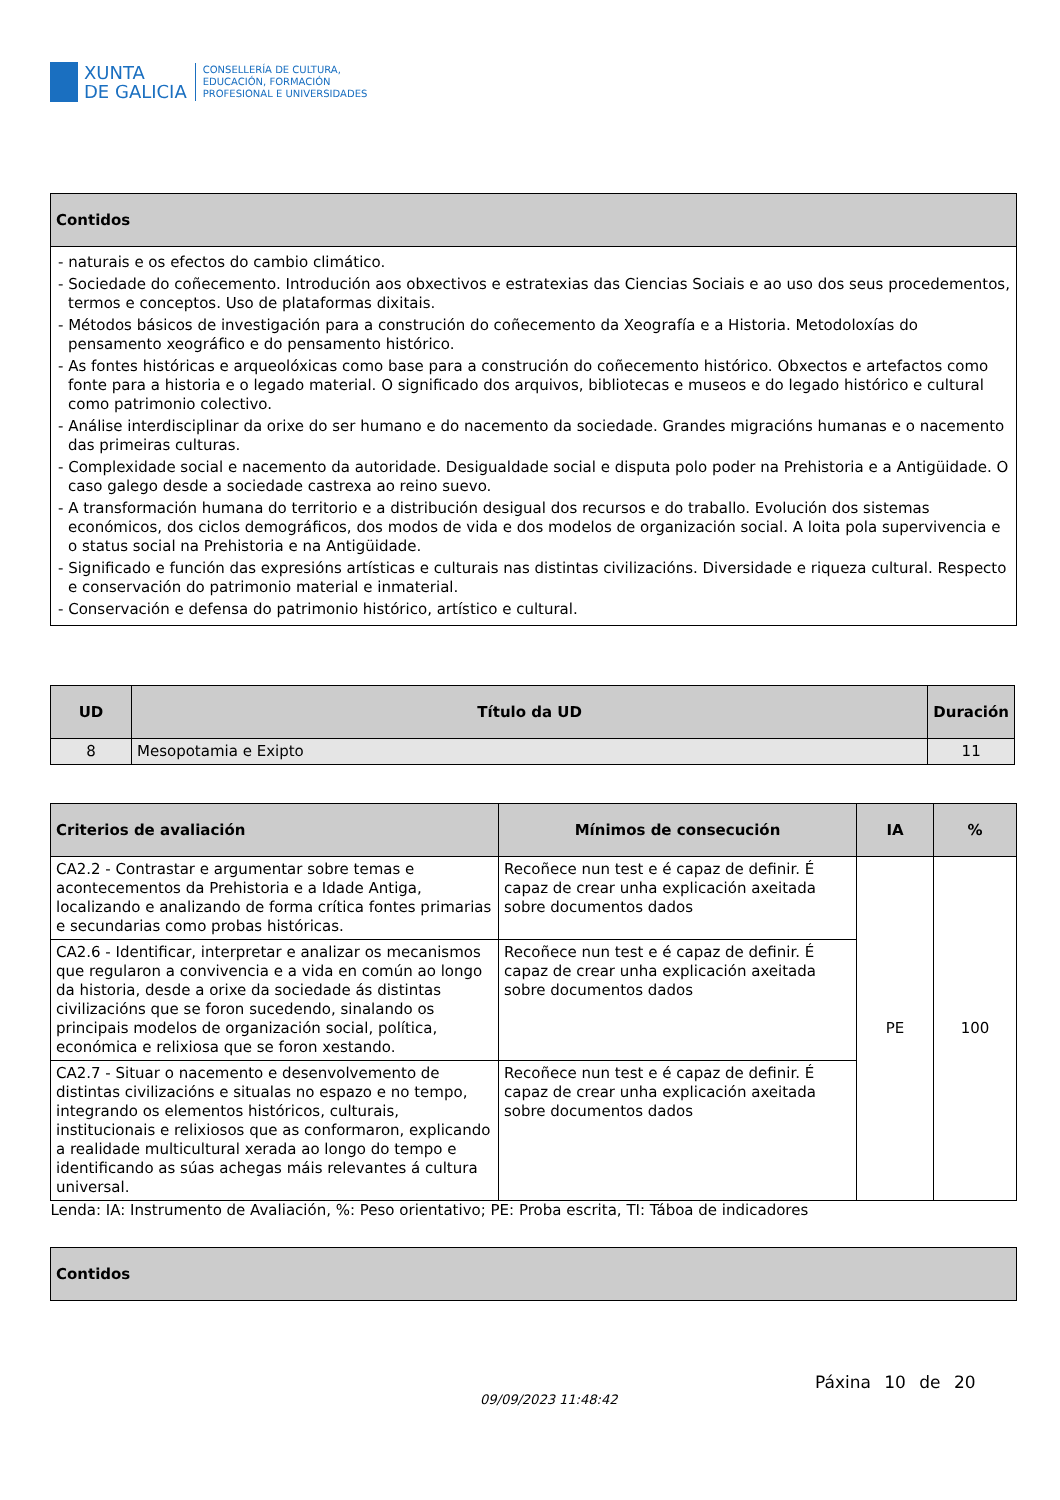XUNTA
DE GALICIA
CONSELLERÍA DE CULTURA,
EDUCACIÓN, FORMACIÓN
PROFESIONAL E UNIVERSIDADES
| Contidos |
| --- |
| - naturais e os efectos do cambio climático. - Sociedade do coñecemento. Introdución aos obxectivos e estratexias das Ciencias Sociais e ao uso dos seus procedementos, termos e conceptos. Uso de plataformas dixitais. - Métodos básicos de investigación para a construción do coñecemento da Xeografía e a Historia. Metodoloxías do pensamento xeográfico e do pensamento histórico. - As fontes históricas e arqueolóxicas como base para a construción do coñecemento histórico. Obxectos e artefactos como fonte para a historia e o legado material. O significado dos arquivos, bibliotecas e museos e do legado histórico e cultural como patrimonio colectivo. - Análise interdisciplinar da orixe do ser humano e do nacemento da sociedade. Grandes migracións humanas e o nacemento das primeiras culturas. - Complexidade social e nacemento da autoridade. Desigualdade social e disputa polo poder na Prehistoria e a Antigüidade. O caso galego desde a sociedade castrexa ao reino suevo. - A transformación humana do territorio e a distribución desigual dos recursos e do traballo. Evolución dos sistemas económicos, dos ciclos demográficos, dos modos de vida e dos modelos de organización social. A loita pola supervivencia e o status social na Prehistoria e na Antigüidade. - Significado e función das expresións artísticas e culturais nas distintas civilizacións. Diversidade e riqueza cultural. Respecto e conservación do patrimonio material e inmaterial. - Conservación e defensa do patrimonio histórico, artístico e cultural. |
| UD | Título da UD | Duración |
| --- | --- | --- |
| 8 | Mesopotamia e Exipto | 11 |
| Criterios de avaliación | Mínimos de consecución | IA | % |
| --- | --- | --- | --- |
| CA2.2 - Contrastar e argumentar sobre temas e acontecementos da Prehistoria e a Idade Antiga, localizando e analizando de forma crítica fontes primarias e secundarias como probas históricas. | Recoñece nun test e é capaz de definir. É capaz de crear unha explicación axeitada sobre documentos dados | PE | 100 |
| CA2.6 - Identificar, interpretar e analizar os mecanismos que regularon a convivencia e a vida en común ao longo da historia, desde a orixe da sociedade ás distintas civilizacións que se foron sucedendo, sinalando os principais modelos de organización social, política, económica e relixiosa que se foron xestando. | Recoñece nun test e é capaz de definir. É capaz de crear unha explicación axeitada sobre documentos dados | | |
| CA2.7 - Situar o nacemento e desenvolvemento de distintas civilizacións e situalas no espazo e no tempo, integrando os elementos históricos, culturais, institucionais e relixiosos que as conformaron, explicando a realidade multicultural xerada ao longo do tempo e identificando as súas achegas máis relevantes á cultura universal. | Recoñece nun test e é capaz de definir. É capaz de crear unha explicación axeitada sobre documentos dados | | |
| Lenda: IA: Instrumento de Avaliación, %: Peso orientativo; PE: Proba escrita, TI: Táboa de indicadores | | | |
| Contidos |
| --- |
09/09/2023 11:48:42
Páxina 10 de 20